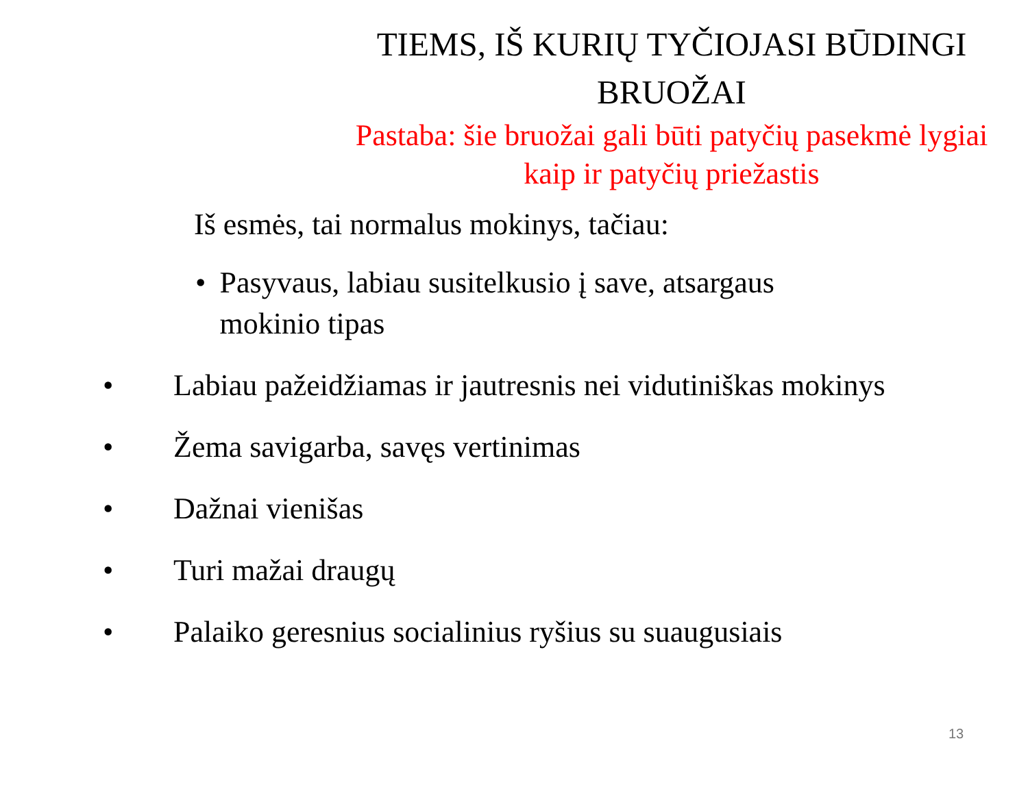TIEMS, IŠ KURIŲ TYČIOJASI BŪDINGI BRUOŽAI
Pastaba: šie bruožai gali būti patyčių pasekmė lygiai kaip ir patyčių priežastis
Iš esmės, tai normalus mokinys, tačiau:
• Pasyvaus, labiau susitelkusio į save, atsargaus mokinio tipas
• Labiau pažeidžiamas ir jautresnis nei vidutiniškas mokinys
• Žema savigarba, savęs vertinimas
• Dažnai vienišas
• Turi mažai draugų
• Palaiko geresnius socialinius ryšius su suaugusiais
13